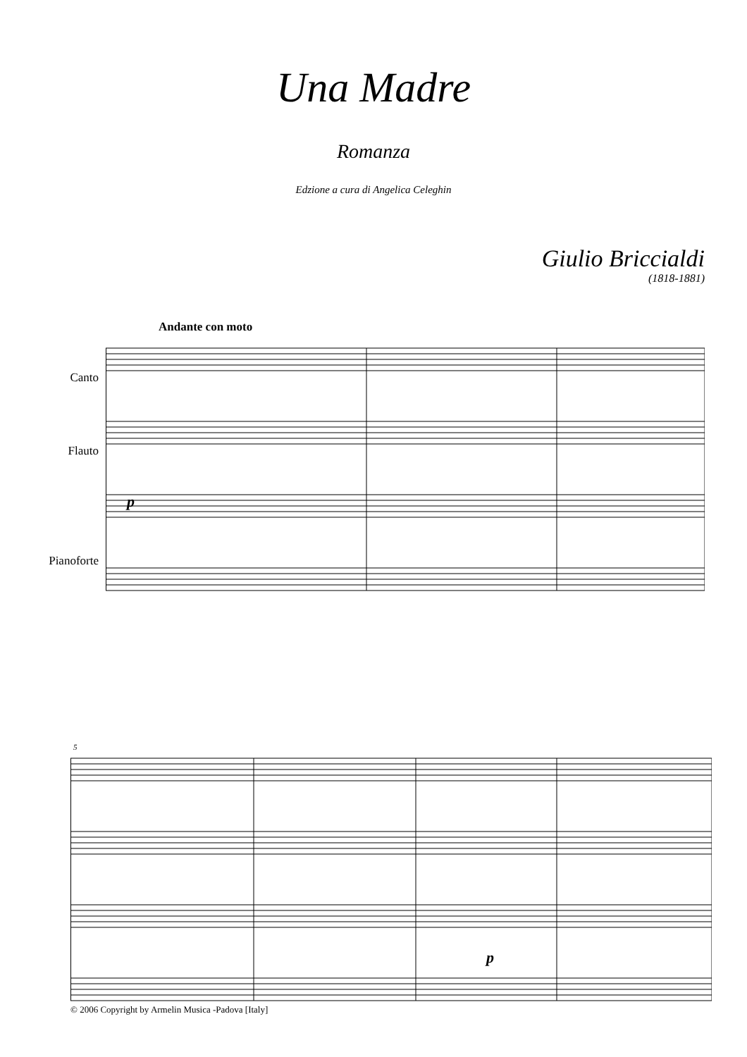Una Madre
Romanza
Edzione a cura di Angelica Celeghin
Giulio Briccialdi
(1818-1881)
Andante con moto
Canto
Flauto
Pianoforte
p
5
p
© 2006 Copyright by Armelin Musica -Padova [Italy]